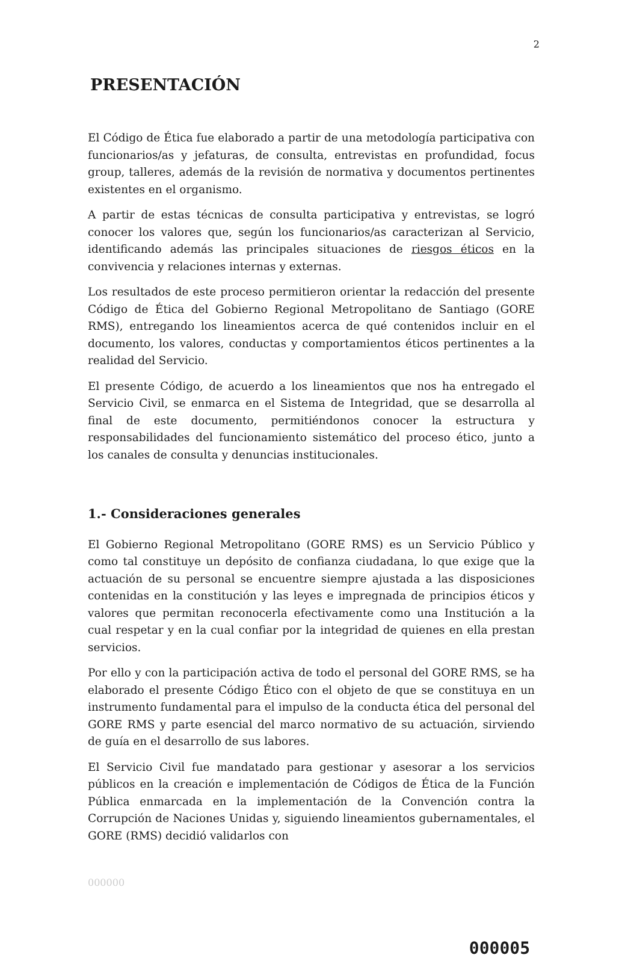2
PRESENTACIÓN
El Código de Ética fue elaborado a partir de una metodología participativa con funcionarios/as y jefaturas, de consulta, entrevistas en profundidad, focus group, talleres, además de la revisión de normativa y documentos pertinentes existentes en el organismo.
A partir de estas técnicas de consulta participativa y entrevistas, se logró conocer los valores que, según los funcionarios/as caracterizan al Servicio, identificando además las principales situaciones de riesgos éticos en la convivencia y relaciones internas y externas.
Los resultados de este proceso permitieron orientar la redacción del presente Código de Ética del Gobierno Regional Metropolitano de Santiago (GORE RMS), entregando los lineamientos acerca de qué contenidos incluir en el documento, los valores, conductas y comportamientos éticos pertinentes a la realidad del Servicio.
El presente Código, de acuerdo a los lineamientos que nos ha entregado el Servicio Civil, se enmarca en el Sistema de Integridad, que se desarrolla al final de este documento, permitiéndonos conocer la estructura y responsabilidades del funcionamiento sistemático del proceso ético, junto a los canales de consulta y denuncias institucionales.
1.- Consideraciones generales
El Gobierno Regional Metropolitano (GORE RMS) es un Servicio Público y como tal constituye un depósito de confianza ciudadana, lo que exige que la actuación de su personal se encuentre siempre ajustada a las disposiciones contenidas en la constitución y las leyes e impregnada de principios éticos y valores que permitan reconocerla efectivamente como una Institución a la cual respetar y en la cual confiar por la integridad de quienes en ella prestan servicios.
Por ello y con la participación activa de todo el personal del GORE RMS, se ha elaborado el presente Código Ético con el objeto de que se constituya en un instrumento fundamental para el impulso de la conducta ética del personal del GORE RMS y parte esencial del marco normativo de su actuación, sirviendo de guía en el desarrollo de sus labores.
El Servicio Civil fue mandatado para gestionar y asesorar a los servicios públicos en la creación e implementación de Códigos de Ética de la Función Pública enmarcada en la implementación de la Convención contra la Corrupción de Naciones Unidas y, siguiendo lineamientos gubernamentales, el GORE (RMS) decidió validarlos con
000000
000005